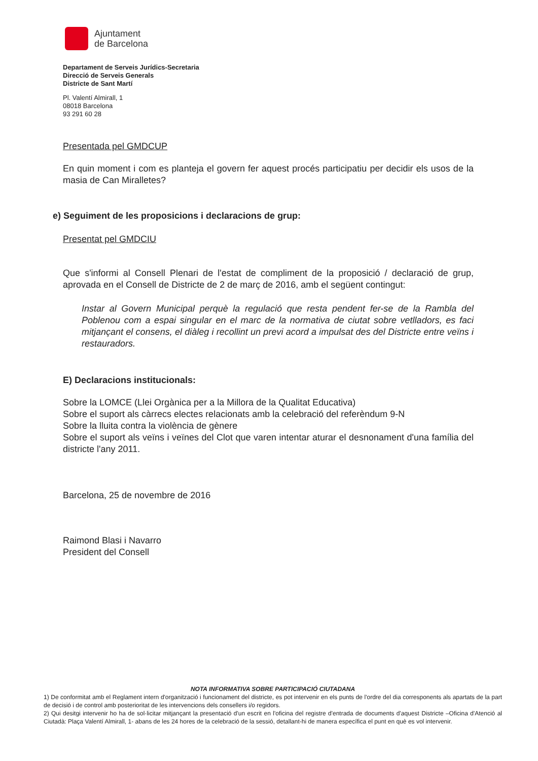Ajuntament
de Barcelona
Departament de Serveis Jurídics-Secretaria
Direcció de Serveis Generals
Districte de Sant Martí
Pl. Valentí Almirall, 1
08018 Barcelona
93 291 60 28
Presentada pel GMDCUP
En quin moment i com es planteja el govern fer aquest procés participatiu per decidir els usos de la masia de Can Miralletes?
e) Seguiment de les proposicions i declaracions de grup:
Presentat pel GMDCIU
Que s'informi al Consell Plenari de l'estat de compliment de la proposició / declaració de grup, aprovada en el Consell de Districte de 2 de març de 2016, amb el següent contingut:
Instar al Govern Municipal perquè la regulació que resta pendent fer-se de la Rambla del Poblenou com a espai singular en el marc de la normativa de ciutat sobre vetlladors, es faci mitjançant el consens, el diàleg i recollint un previ acord a impulsat des del Districte entre veïns i restauradors.
E) Declaracions institucionals:
Sobre la LOMCE (Llei Orgànica per a la Millora de la Qualitat Educativa)
Sobre el suport als càrrecs electes relacionats amb la celebració del referèndum 9-N
Sobre la lluita contra la violència de gènere
Sobre el suport als veïns i veïnes del Clot que varen intentar aturar el desnonament d'una família del districte l'any 2011.
Barcelona, 25 de novembre de 2016
Raimond Blasi i Navarro
President del Consell
NOTA INFORMATIVA SOBRE PARTICIPACIÓ CIUTADANA
1) De conformitat amb el Reglament intern d'organització i funcionament del districte, es pot intervenir en els punts de l'ordre del dia corresponents als apartats de la part de decisió i de control amb posterioritat de les intervencions dels consellers i/o regidors.
2) Qui desitgi intervenir ho ha de sol·licitar mitjançant la presentació d'un escrit en l'oficina del registre d'entrada de documents d'aquest Districte –Oficina d'Atenció al Ciutadà: Plaça Valentí Almirall, 1- abans de les 24 hores de la celebració de la sessió, detallant-hi de manera específica el punt en què es vol intervenir.